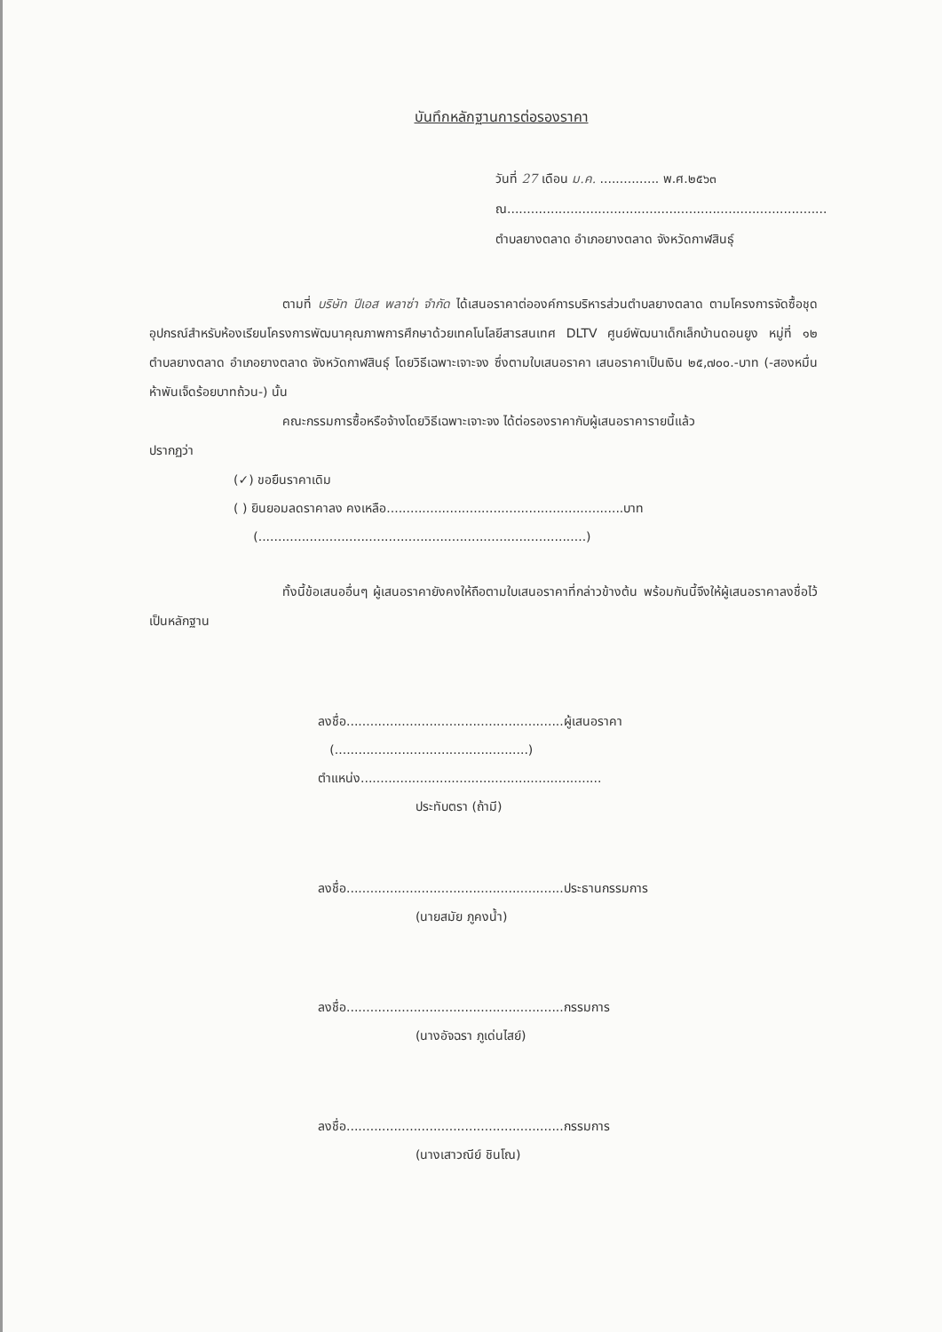บันทึกหลักฐานการต่อรองราคา
วันที่ 27 เดือน ม.ค. ............... พ.ศ.๒๕๖๓
ณ.................................................................................
ตำบลยางตลาด อำเภอยางตลาด จังหวัดกาฬสินธุ์
ตามที่ บริษัท ปีเอส พลาซ่า จำกัด ได้เสนอราคาต่อองค์การบริหารส่วนตำบลยางตลาด ตามโครงการจัดซื้อชุดอุปกรณ์สำหรับห้องเรียนโครงการพัฒนาคุณภาพการศึกษาด้วยเทคโนโลยีสารสนเทศ DLTV ศูนย์พัฒนาเด็กเล็กบ้านดอนยูง หมู่ที่ ๑๒ ตำบลยางตลาด อำเภอยางตลาด จังหวัดกาฬสินธุ์ โดยวิธีเฉพาะเจาะจง ซึ่งตามใบเสนอราคา เสนอราคาเป็นเงิน ๒๕,๗๐๐.-บาท (-สองหมื่นห้าพันเจ็ดร้อยบาทถ้วน-) นั้น
คณะกรรมการซื้อหรือจ้างโดยวิธีเฉพาะเจาะจง ได้ต่อรองราคากับผู้เสนอราคารายนี้แล้ว
ปรากฏว่า
(✓) ขอยืนราคาเดิม
( ) ยินยอมลดราคาลง คงเหลือ............................................................บาท
(...................................................................................)
ทั้งนี้ข้อเสนออื่นๆ ผู้เสนอราคายังคงให้ถือตามใบเสนอราคาที่กล่าวข้างต้น พร้อมกันนี้จึงให้ผู้เสนอราคาลงชื่อไว้เป็นหลักฐาน
ลงชื่อ.......................................................ผู้เสนอราคา
(.................................................)
ตำแหน่ง.............................................................
ประทับตรา (ถ้ามี)
ลงชื่อ.......................................................ประธานกรรมการ
(นายสมัย ภูคงน้ำ)
ลงชื่อ.......................................................กรรมการ
(นางอัจฉรา ภูเด่นไสย์)
ลงชื่อ.......................................................กรรมการ
(นางเสาวณีย์ ชินโณ)